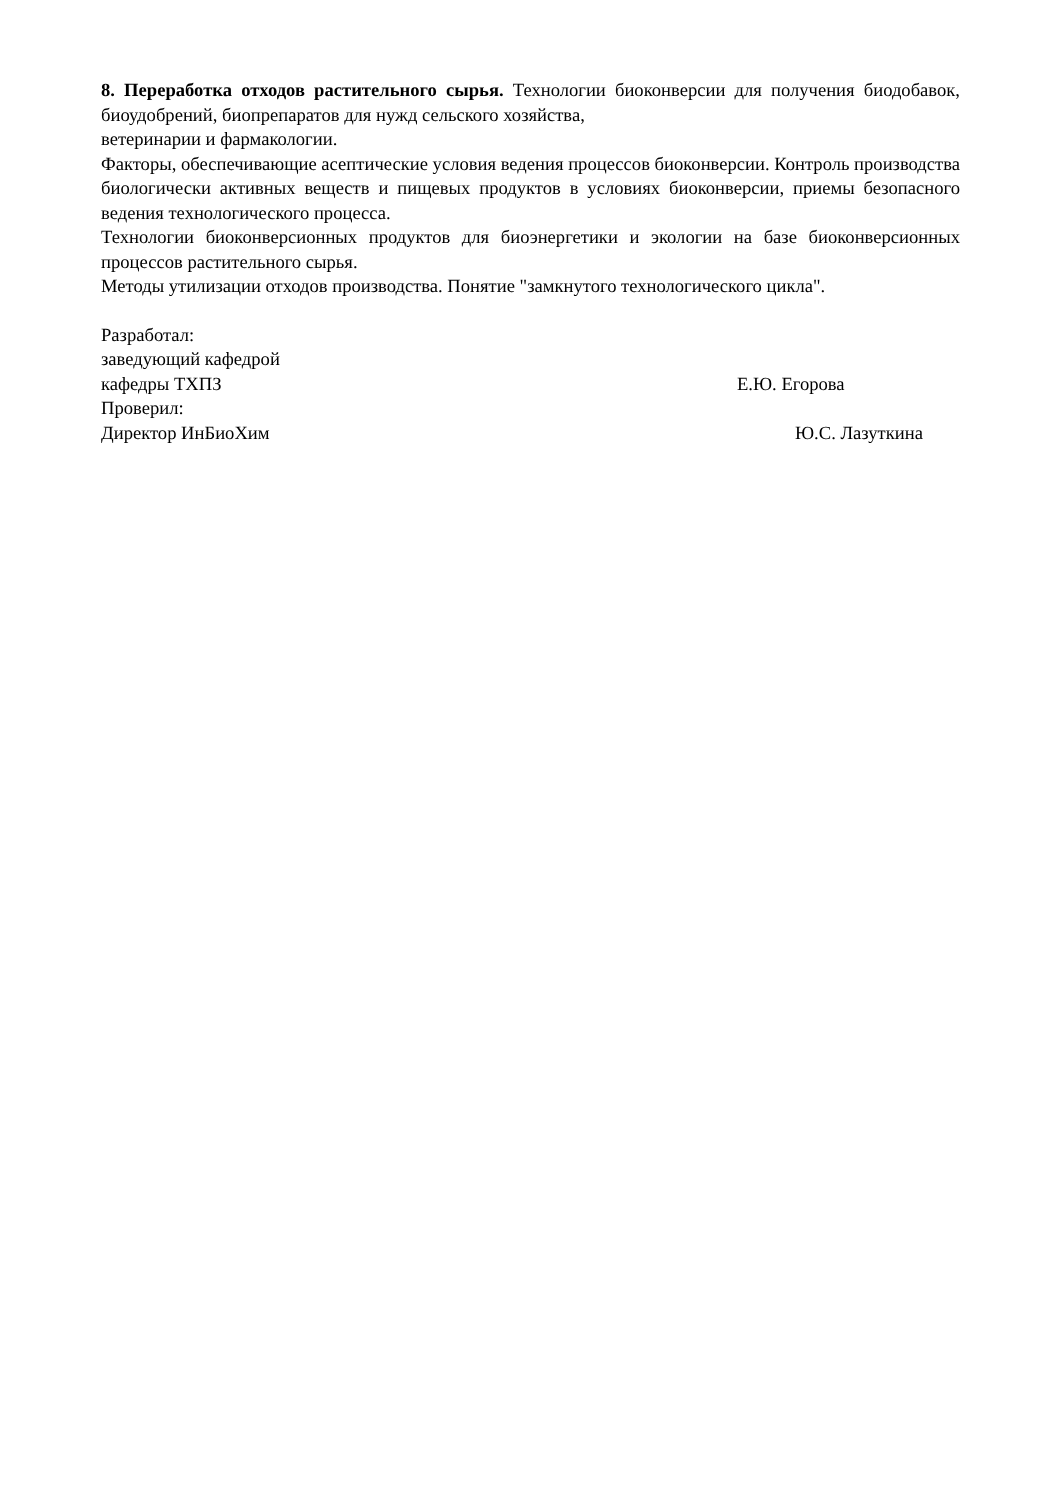8. Переработка отходов растительного сырья. Технологии биоконверсии для получения биодобавок, биоудобрений, биопрепаратов для нужд сельского хозяйства,
ветеринарии и фармакологии.
Факторы, обеспечивающие асептические условия ведения процессов биоконверсии. Контроль производства биологически активных веществ и пищевых продуктов в условиях биоконверсии, приемы безопасного ведения технологического процесса.
Технологии биоконверсионных продуктов для биоэнергетики и экологии на базе биоконверсионных процессов растительного сырья.
Методы утилизации отходов производства. Понятие "замкнутого технологического цикла".
Разработал:
заведующий кафедрой
кафедры ТХПЗ Е.Ю. Егорова
Проверил:
Директор ИнБиоХим Ю.С. Лазуткина